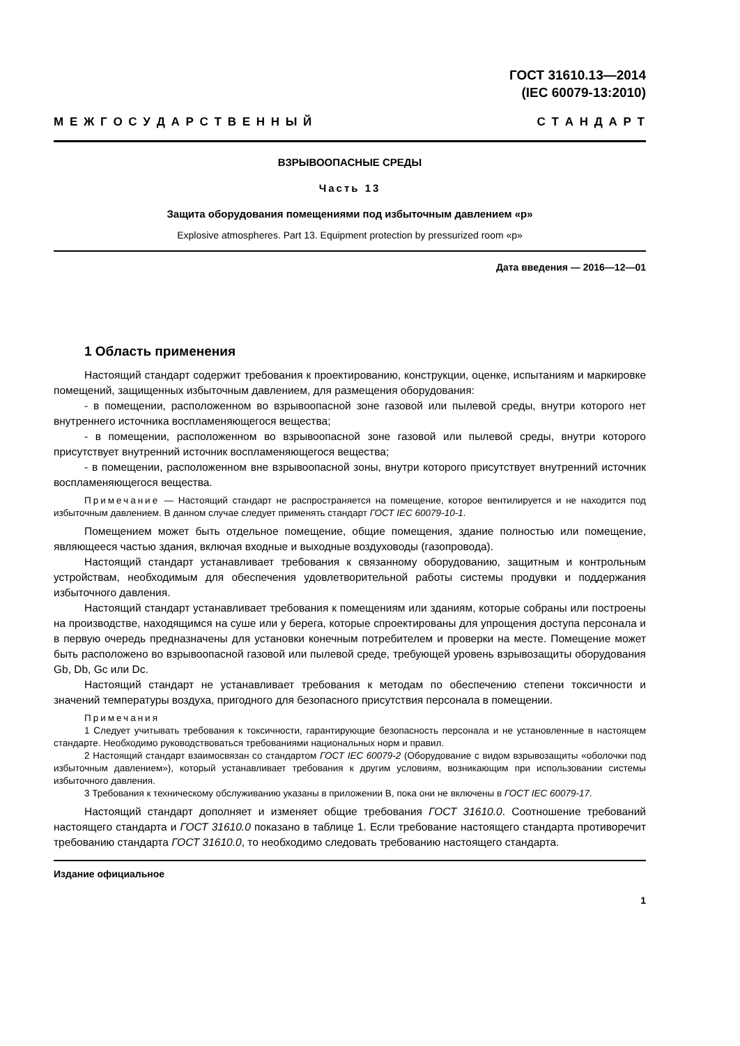ГОСТ 31610.13—2014
(IEC 60079-13:2010)
М Е Ж Г О С У Д А Р С Т В Е Н Н Ы Й С Т А Н Д А Р Т
ВЗРЫВООПАСНЫЕ СРЕДЫ
Часть 13
Защита оборудования помещениями под избыточным давлением «р»
Explosive atmospheres. Part 13. Equipment protection by pressurized room «p»
Дата введения — 2016—12—01
1 Область применения
Настоящий стандарт содержит требования к проектированию, конструкции, оценке, испытаниям и маркировке помещений, защищенных избыточным давлением, для размещения оборудования:
- в помещении, расположенном во взрывоопасной зоне газовой или пылевой среды, внутри которого нет внутреннего источника воспламеняющегося вещества;
- в помещении, расположенном во взрывоопасной зоне газовой или пылевой среды, внутри которого присутствует внутренний источник воспламеняющегося вещества;
- в помещении, расположенном вне взрывоопасной зоны, внутри которого присутствует внутренний источник воспламеняющегося вещества.
Примечание — Настоящий стандарт не распространяется на помещение, которое вентилируется и не находится под избыточным давлением. В данном случае следует применять стандарт ГОСТ IEC 60079-10-1.
Помещением может быть отдельное помещение, общие помещения, здание полностью или помещение, являющееся частью здания, включая входные и выходные воздуховоды (газопровода).
Настоящий стандарт устанавливает требования к связанному оборудованию, защитным и контрольным устройствам, необходимым для обеспечения удовлетворительной работы системы продувки и поддержания избыточного давления.
Настоящий стандарт устанавливает требования к помещениям или зданиям, которые собраны или построены на производстве, находящимся на суше или у берега, которые спроектированы для упрощения доступа персонала и в первую очередь предназначены для установки конечным потребителем и проверки на месте. Помещение может быть расположено во взрывоопасной газовой или пылевой среде, требующей уровень взрывозащиты оборудования Gb, Db, Gc или Dc.
Настоящий стандарт не устанавливает требования к методам по обеспечению степени токсичности и значений температуры воздуха, пригодного для безопасного присутствия персонала в помещении.
Примечания
1 Следует учитывать требования к токсичности, гарантирующие безопасность персонала и не установленные в настоящем стандарте. Необходимо руководствоваться требованиями национальных норм и правил.
2 Настоящий стандарт взаимосвязан со стандартом ГОСТ IEC 60079-2 (Оборудование с видом взрывозащиты «оболочки под избыточным давлением»), который устанавливает требования к другим условиям, возникающим при использовании системы избыточного давления.
3 Требования к техническому обслуживанию указаны в приложении В, пока они не включены в ГОСТ IEC 60079-17.
Настоящий стандарт дополняет и изменяет общие требования ГОСТ 31610.0. Соотношение требований настоящего стандарта и ГОСТ 31610.0 показано в таблице 1. Если требование настоящего стандарта противоречит требованию стандарта ГОСТ 31610.0, то необходимо следовать требованию настоящего стандарта.
Издание официальное
1